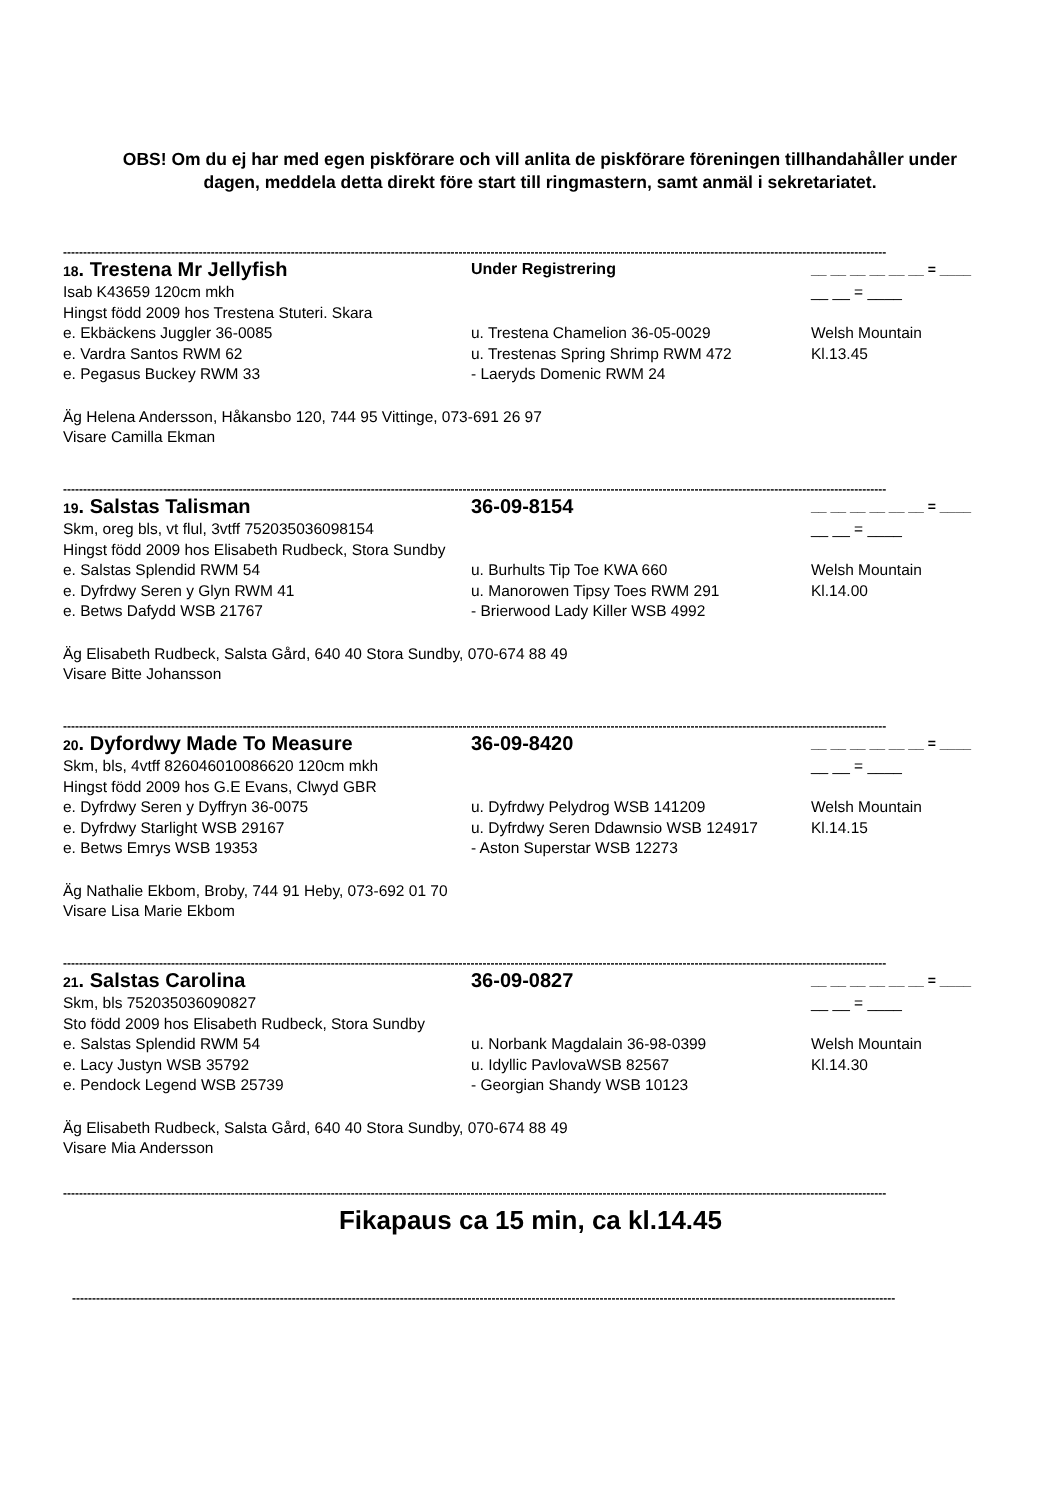OBS! Om du ej har med egen piskförare och vill anlita de piskförare föreningen tillhandahåller under dagen, meddela detta direkt före start till ringmastern, samt anmäl i sekretariatet.
--------------------------------------------------------------------------------------------------------------------------------------------------------------------------------------------------------------
18. Trestena Mr Jellyfish
Under Registrering __ __ __ __ __ __ = ____
Isab K43659 120cm mkh __ __ = ____
Hingst född 2009 hos Trestena Stuteri. Skara
e. Ekbäckens Juggler 36-0085 u. Trestena Chamelion 36-05-0029 Welsh Mountain
e. Vardra Santos RWM 62 u. Trestenas Spring Shrimp RWM 472 Kl.13.45
e. Pegasus Buckey RWM 33 - Laeryds Domenic RWM 24
Äg Helena Andersson, Håkansbo 120, 744 95 Vittinge, 073-691 26 97
Visare Camilla Ekman
--------------------------------------------------------------------------------------------------------------------------------------------------------------------------------------------------------------
19. Salstas Talisman 36-09-8154
__ __ __ __ __ __ = ____
Skm, oreg bls, vt flul, 3vtff 752035036098154
__ __ = ____
Hingst född 2009 hos Elisabeth Rudbeck, Stora Sundby
e. Salstas Splendid RWM 54 u. Burhults Tip Toe KWA 660 Welsh Mountain
e. Dyfrdwy Seren y Glyn RWM 41 u. Manorowen Tipsy Toes RWM 291 Kl.14.00
e. Betws Dafydd WSB 21767 - Brierwood Lady Killer WSB 4992
Äg Elisabeth Rudbeck, Salsta Gård, 640 40 Stora Sundby, 070-674 88 49
Visare Bitte Johansson
--------------------------------------------------------------------------------------------------------------------------------------------------------------------------------------------------------------
20. Dyfordwy Made To Measure 36-09-8420
__ __ __ __ __ __ = ____
Skm, bls, 4vtff 826046010086620 120cm mkh __ __ = ____
Hingst född 2009 hos G.E Evans, Clwyd GBR
e. Dyfrdwy Seren y Dyffryn 36-0075 u. Dyfrdwy Pelydrog WSB 141209 Welsh Mountain
e. Dyfrdwy Starlight WSB 29167 u. Dyfrdwy Seren Ddawnsio WSB 124917 Kl.14.15
e. Betws Emrys WSB 19353 - Aston Superstar WSB 12273
Äg Nathalie Ekbom, Broby, 744 91 Heby, 073-692 01 70
Visare Lisa Marie Ekbom
--------------------------------------------------------------------------------------------------------------------------------------------------------------------------------------------------------------
21. Salstas Carolina 36-09-0827
__ __ __ __ __ __ = ____
Skm, bls 752035036090827 __ __ = ____
Sto född 2009 hos Elisabeth Rudbeck, Stora Sundby
e. Salstas Splendid RWM 54 u. Norbank Magdalain 36-98-0399 Welsh Mountain
e. Lacy Justyn WSB 35792 u. Idyllic PavlovaWSB 82567 Kl.14.30
e. Pendock Legend WSB 25739 - Georgian Shandy WSB 10123
Äg Elisabeth Rudbeck, Salsta Gård, 640 40 Stora Sundby, 070-674 88 49
Visare Mia Andersson
--------------------------------------------------------------------------------------------------------------------------------------------------------------------------------------------------------------
Fikapaus ca 15 min, ca kl.14.45
--------------------------------------------------------------------------------------------------------------------------------------------------------------------------------------------------------------